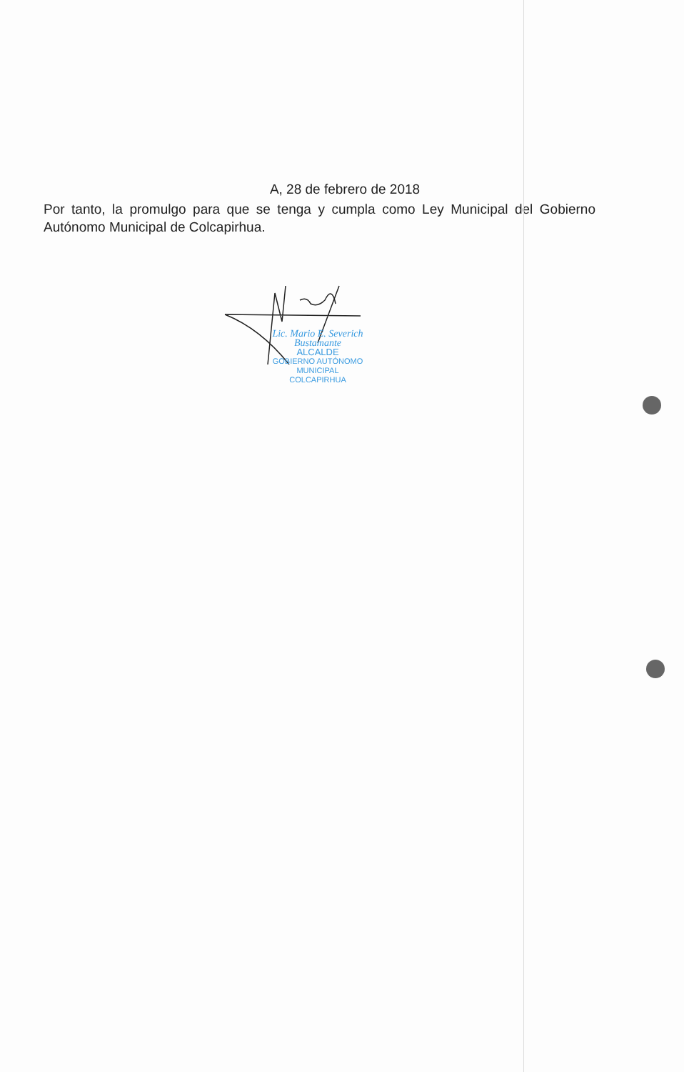A, 28 de febrero de 2018
Por tanto, la promulgo para que se tenga y cumpla como Ley Municipal del Gobierno Autónomo Municipal de Colcapirhua.
Lic. Mario E. Severich Bustamante
ALCALDE
GOBIERNO AUTÓNOMO MUNICIPAL
COLCAPIRHUA